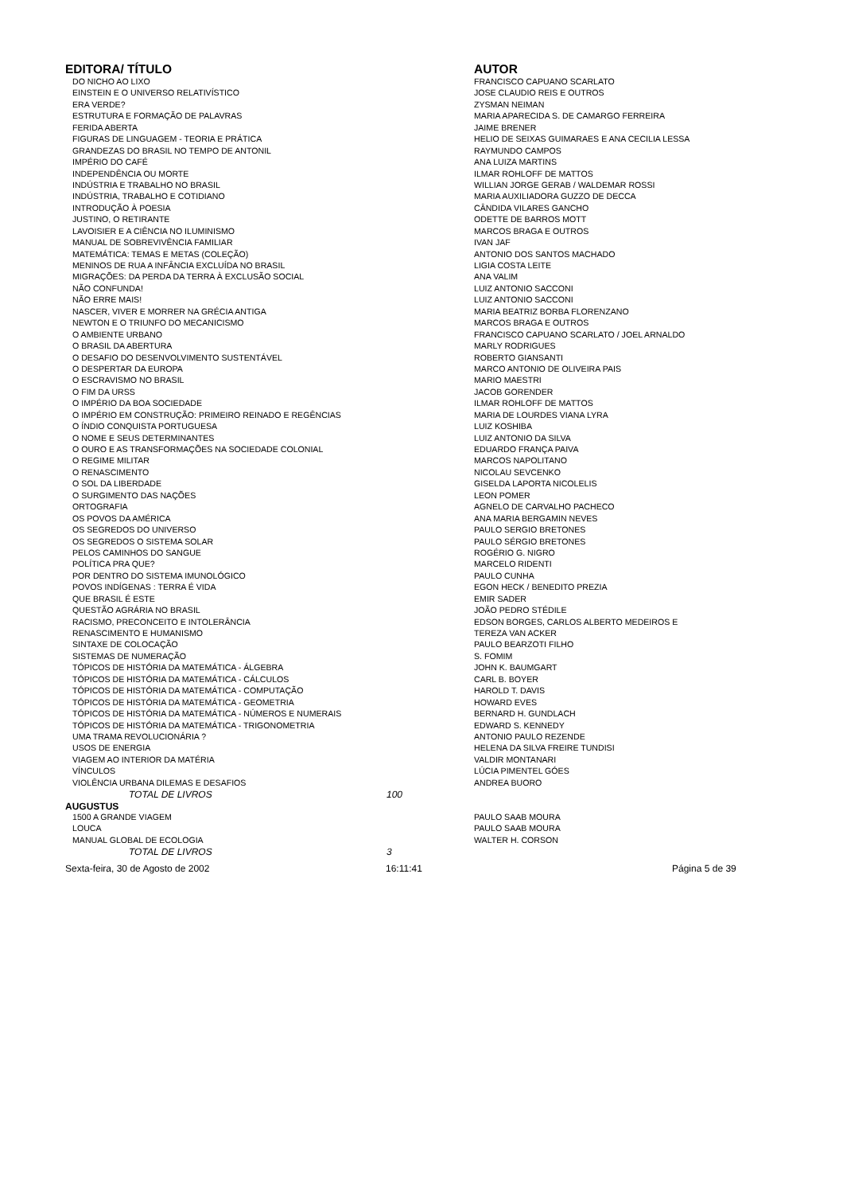| EDITORA/ TÍTULO | | AUTOR |
| --- | --- | --- |
| DO NICHO AO LIXO | | FRANCISCO CAPUANO SCARLATO |
| EINSTEIN E O UNIVERSO RELATIVÍSTICO | | JOSE CLAUDIO REIS E OUTROS |
| ERA VERDE? | | ZYSMAN NEIMAN |
| ESTRUTURA E FORMAÇÃO DE PALAVRAS | | MARIA APARECIDA S. DE CAMARGO FERREIRA |
| FERIDA ABERTA | | JAIME BRENER |
| FIGURAS DE LINGUAGEM - TEORIA E PRÁTICA | | HELIO DE SEIXAS GUIMARAES E ANA CECILIA LESSA |
| GRANDEZAS DO BRASIL NO TEMPO DE ANTONIL | | RAYMUNDO CAMPOS |
| IMPÉRIO DO CAFÉ | | ANA LUIZA MARTINS |
| INDEPENDÊNCIA OU MORTE | | ILMAR ROHLOFF DE MATTOS |
| INDÚSTRIA E TRABALHO NO BRASIL | | WILLIAN JORGE GERAB / WALDEMAR ROSSI |
| INDÚSTRIA, TRABALHO E COTIDIANO | | MARIA AUXILIADORA GUZZO DE DECCA |
| INTRODUÇÃO À POESIA | | CÂNDIDA VILARES GANCHO |
| JUSTINO, O RETIRANTE | | ODETTE DE BARROS MOTT |
| LAVOISIER E A CIÊNCIA NO ILUMINISMO | | MARCOS BRAGA E OUTROS |
| MANUAL DE SOBREVIVÊNCIA FAMILIAR | | IVAN JAF |
| MATEMÁTICA: TEMAS E METAS (COLEÇÃO) | | ANTONIO DOS SANTOS MACHADO |
| MENINOS DE RUA A INFÂNCIA EXCLUÍDA NO BRASIL | | LIGIA COSTA LEITE |
| MIGRAÇÕES: DA PERDA DA TERRA À EXCLUSÃO SOCIAL | | ANA VALIM |
| NÃO CONFUNDA! | | LUIZ ANTONIO SACCONI |
| NÃO ERRE MAIS! | | LUIZ ANTONIO SACCONI |
| NASCER, VIVER E MORRER NA GRÉCIA ANTIGA | | MARIA BEATRIZ BORBA FLORENZANO |
| NEWTON E O TRIUNFO DO MECANICISMO | | MARCOS BRAGA E OUTROS |
| O AMBIENTE URBANO | | FRANCISCO CAPUANO SCARLATO / JOEL ARNALDO |
| O BRASIL DA ABERTURA | | MARLY RODRIGUES |
| O DESAFIO DO DESENVOLVIMENTO SUSTENTÁVEL | | ROBERTO GIANSANTI |
| O DESPERTAR DA EUROPA | | MARCO ANTONIO DE OLIVEIRA PAIS |
| O ESCRAVISMO NO BRASIL | | MARIO MAESTRI |
| O FIM DA URSS | | JACOB GORENDER |
| O IMPÉRIO DA BOA SOCIEDADE | | ILMAR ROHLOFF DE MATTOS |
| O IMPÉRIO EM CONSTRUÇÃO: PRIMEIRO REINADO E REGÊNCIAS | | MARIA DE LOURDES VIANA LYRA |
| O ÍNDIO CONQUISTA PORTUGUESA | | LUIZ KOSHIBA |
| O NOME E SEUS DETERMINANTES | | LUIZ ANTONIO DA SILVA |
| O OURO E AS TRANSFORMAÇÕES NA SOCIEDADE COLONIAL | | EDUARDO FRANÇA PAIVA |
| O REGIME MILITAR | | MARCOS NAPOLITANO |
| O RENASCIMENTO | | NICOLAU SEVCENKO |
| O SOL DA LIBERDADE | | GISELDA LAPORTA NICOLELIS |
| O SURGIMENTO DAS NAÇÕES | | LEON POMER |
| ORTOGRAFIA | | AGNELO DE CARVALHO PACHECO |
| OS POVOS DA AMÉRICA | | ANA MARIA BERGAMIN NEVES |
| OS SEGREDOS DO UNIVERSO | | PAULO SERGIO BRETONES |
| OS SEGREDOS O SISTEMA SOLAR | | PAULO SÉRGIO BRETONES |
| PELOS CAMINHOS DO SANGUE | | ROGÉRIO G. NIGRO |
| POLÍTICA PRA QUE? | | MARCELO RIDENTI |
| POR DENTRO DO SISTEMA IMUNOLÓGICO | | PAULO CUNHA |
| POVOS INDÍGENAS : TERRA É VIDA | | EGON HECK / BENEDITO PREZIA |
| QUE BRASIL É ESTE | | EMIR SADER |
| QUESTÃO AGRÁRIA NO BRASIL | | JOÃO PEDRO STÉDILE |
| RACISMO, PRECONCEITO E INTOLERÂNCIA | | EDSON BORGES, CARLOS ALBERTO MEDEIROS E |
| RENASCIMENTO E HUMANISMO | | TEREZA VAN ACKER |
| SINTAXE DE COLOCAÇÃO | | PAULO BEARZOTI FILHO |
| SISTEMAS DE NUMERAÇÃO | | S. FOMIM |
| TÓPICOS DE HISTÓRIA DA MATEMÁTICA - ÁLGEBRA | | JOHN K. BAUMGART |
| TÓPICOS DE HISTÓRIA DA MATEMÁTICA - CÁLCULOS | | CARL B. BOYER |
| TÓPICOS DE HISTÓRIA DA MATEMÁTICA - COMPUTAÇÃO | | HAROLD T. DAVIS |
| TÓPICOS DE HISTÓRIA DA MATEMÁTICA - GEOMETRIA | | HOWARD EVES |
| TÓPICOS DE HISTÓRIA DA MATEMÁTICA - NÚMEROS E NUMERAIS | | BERNARD H. GUNDLACH |
| TÓPICOS DE HISTÓRIA DA MATEMÁTICA - TRIGONOMETRIA | | EDWARD S. KENNEDY |
| UMA TRAMA REVOLUCIONÁRIA ? | | ANTONIO PAULO REZENDE |
| USOS DE ENERGIA | | HELENA DA SILVA FREIRE TUNDISI |
| VIAGEM AO INTERIOR DA MATÉRIA | | VALDIR MONTANARI |
| VÍNCULOS | | LÚCIA PIMENTEL GÓES |
| VIOLÊNCIA URBANA DILEMAS E DESAFIOS | | ANDREA BUORO |
| TOTAL DE LIVROS | 100 | |
| AUGUSTUS | | |
| 1500 A GRANDE VIAGEM | | PAULO SAAB MOURA |
| LOUCA | | PAULO SAAB MOURA |
| MANUAL GLOBAL DE ECOLOGIA | | WALTER H. CORSON |
| TOTAL DE LIVROS | 3 | |
Sexta-feira, 30 de Agosto de 2002 16:11:41 Página 5 de 39